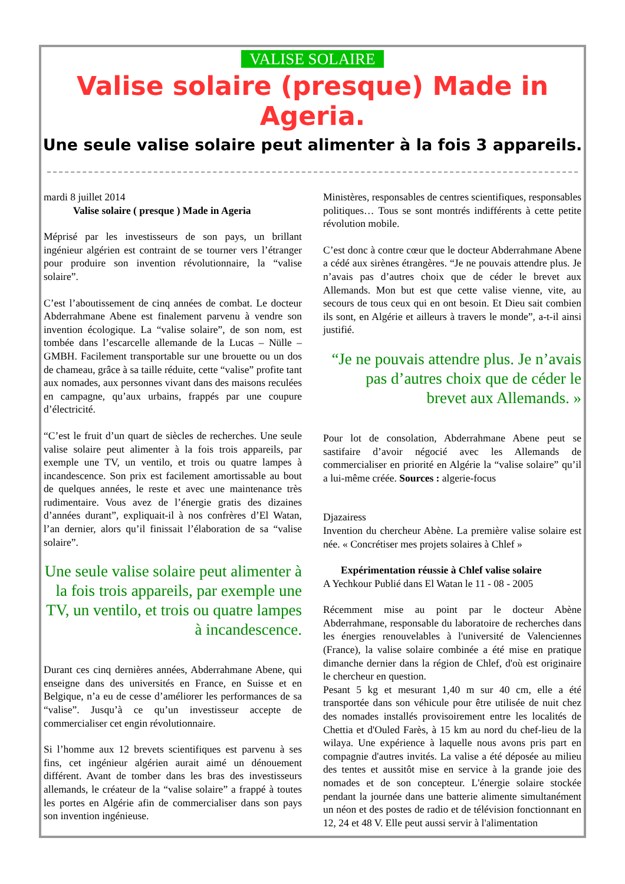VALISE SOLAIRE
Valise solaire (presque) Made in Ageria.
Une seule valise solaire peut alimenter à la fois 3 appareils.
mardi 8 juillet 2014
Valise solaire ( presque ) Made in Ageria
Méprisé par les investisseurs de son pays, un brillant ingénieur algérien est contraint de se tourner vers l’étranger pour produire son invention révolutionnaire, la “valise solaire”.
C’est l’aboutissement de cinq années de combat. Le docteur Abderrahmane Abene est finalement parvenu à vendre son invention écologique. La “valise solaire”, de son nom, est tombée dans l’escarcelle allemande de la Lucas – Nülle – GMBH. Facilement transportable sur une brouette ou un dos de chameau, grâce à sa taille réduite, cette “valise” profite tant aux nomades, aux personnes vivant dans des maisons reculées en campagne, qu’aux urbains, frappés par une coupure d’électricité.
“C’est le fruit d’un quart de siècles de recherches. Une seule valise solaire peut alimenter à la fois trois appareils, par exemple une TV, un ventilo, et trois ou quatre lampes à incandescence. Son prix est facilement amortissable au bout de quelques années, le reste et avec une maintenance très rudimentaire. Vous avez de l’énergie gratis des dizaines d’années durant”, expliquait-il à nos confrères d’El Watan, l’an dernier, alors qu’il finissait l’élaboration de sa “valise solaire”.
Une seule valise solaire peut alimenter à la fois trois appareils, par exemple une TV, un ventilo, et trois ou quatre lampes à incandescence.
Durant ces cinq dernières années, Abderrahmane Abene, qui enseigne dans des universités en France, en Suisse et en Belgique, n’a eu de cesse d’améliorer les performances de sa “valise”. Jusqu’à ce qu’un investisseur accepte de commercialiser cet engin révolutionnaire.
Si l’homme aux 12 brevets scientifiques est parvenu à ses fins, cet ingénieur algérien aurait aimé un dénouement différent. Avant de tomber dans les bras des investisseurs allemands, le créateur de la “valise solaire” a frappé à toutes les portes en Algérie afin de commercialiser dans son pays son invention ingénieuse.
Ministères, responsables de centres scientifiques, responsables politiques… Tous se sont montrés indifférents à cette petite révolution mobile.
C’est donc à contre cœur que le docteur Abderrahmane Abene a cédé aux sirènes étrangères. “Je ne pouvais attendre plus. Je n’avais pas d’autres choix que de céder le brevet aux Allemands. Mon but est que cette valise vienne, vite, au secours de tous ceux qui en ont besoin. Et Dieu sait combien ils sont, en Algérie et ailleurs à travers le monde”, a-t-il ainsi justifié.
“Je ne pouvais attendre plus. Je n’avais pas d’autres choix que de céder le brevet aux Allemands. »
Pour lot de consolation, Abderrahmane Abene peut se sastifaire d’avoir négocié avec les Allemands de commercialiser en priorité en Algérie la “valise solaire” qu’il a lui-même créée. Sources : algerie-focus
Djazairess
Invention du chercheur Abène. La première valise solaire est née. « Concrétiser mes projets solaires à Chlef »
Expérimentation réussie à Chlef valise solaire
A Yechkour Publié dans El Watan le 11 - 08 - 2005
Récemment mise au point par le docteur Abène Abderrahmane, responsable du laboratoire de recherches dans les énergies renouvelables à l'université de Valenciennes (France), la valise solaire combinée a été mise en pratique dimanche dernier dans la région de Chlef, d'où est originaire le chercheur en question.
Pesant 5 kg et mesurant 1,40 m sur 40 cm, elle a été transportée dans son véhicule pour être utilisée de nuit chez des nomades installés provisoirement entre les localités de Chettia et d'Ouled Farès, à 15 km au nord du chef-lieu de la wilaya. Une expérience à laquelle nous avons pris part en compagnie d'autres invités. La valise a été déposée au milieu des tentes et aussitôt mise en service à la grande joie des nomades et de son concepteur. L'énergie solaire stockée pendant la journée dans une batterie alimente simultanément un néon et des postes de radio et de télévision fonctionnant en 12, 24 et 48 V. Elle peut aussi servir à l'alimentation